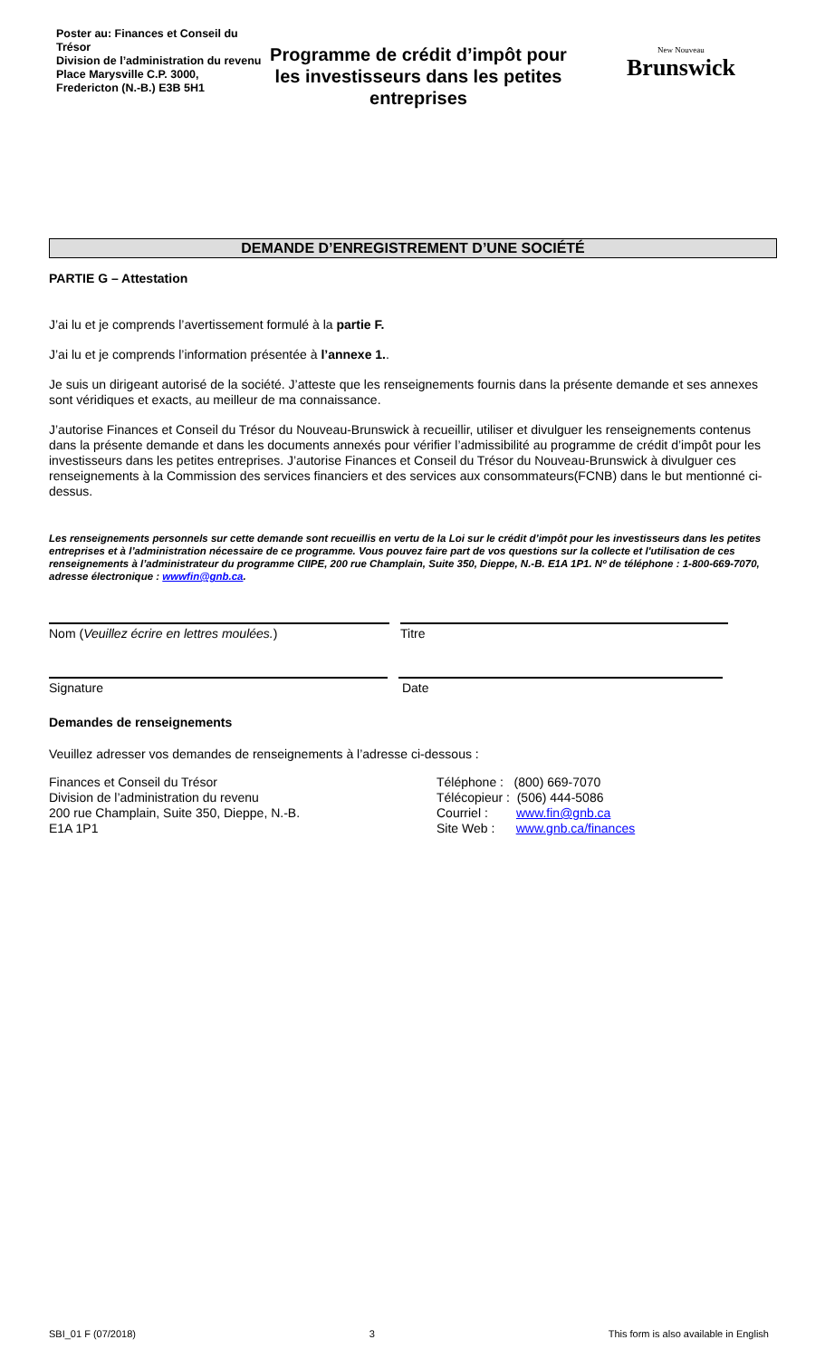Poster au: Finances et Conseil du Trésor
Division de l’administration du revenu
Place Marysville C.P. 3000,
Fredericton (N.-B.) E3B 5H1
Programme de crédit d’impôt pour les investisseurs dans les petites entreprises
New Nouveau
Brunswick
DEMANDE D’ENREGISTREMENT D’UNE SOCIÉTÉ
PARTIE G – Attestation
J’ai lu et je comprends l’avertissement formulé à la partie F.
J’ai lu et je comprends l’information présentée à l’annexe 1..
Je suis un dirigeant autorisé de la société. J’atteste que les renseignements fournis dans la présente demande et ses annexes sont véridiques et exacts, au meilleur de ma connaissance.
J’autorise Finances et Conseil du Trésor du Nouveau-Brunswick à recueillir, utiliser et divulguer les renseignements contenus dans la présente demande et dans les documents annexés pour vérifier l’admissibilité au programme de crédit d’impôt pour les investisseurs dans les petites entreprises. J’autorise Finances et Conseil du Trésor du Nouveau-Brunswick à divulguer ces renseignements à la Commission des services financiers et des services aux consommateurs(FCNB) dans le but mentionné ci-dessus.
Les renseignements personnels sur cette demande sont recueillis en vertu de la Loi sur le crédit d’impôt pour les investisseurs dans les petites entreprises et à l’administration nécessaire de ce programme. Vous pouvez faire part de vos questions sur la collecte et l'utilisation de ces renseignements à l’administrateur du programme CIIPE, 200 rue Champlain, Suite 350, Dieppe, N.-B. E1A 1P1. Nº de téléphone : 1-800-669-7070, adresse électronique : wwwfin@gnb.ca.
Nom (Veuillez écrire en lettres moulées.) Titre
Signature Date
Demandes de renseignements
Veuillez adresser vos demandes de renseignements à l’adresse ci-dessous :
Finances et Conseil du Trésor
Division de l’administration du revenu
200 rue Champlain, Suite 350, Dieppe, N.-B.
E1A 1P1
Téléphone : (800) 669-7070
Télécopieur : (506) 444-5086
Courriel : www.fin@gnb.ca
Site Web : www.gnb.ca/finances
SBI_01 F (07/2018) 3 This form is also available in English